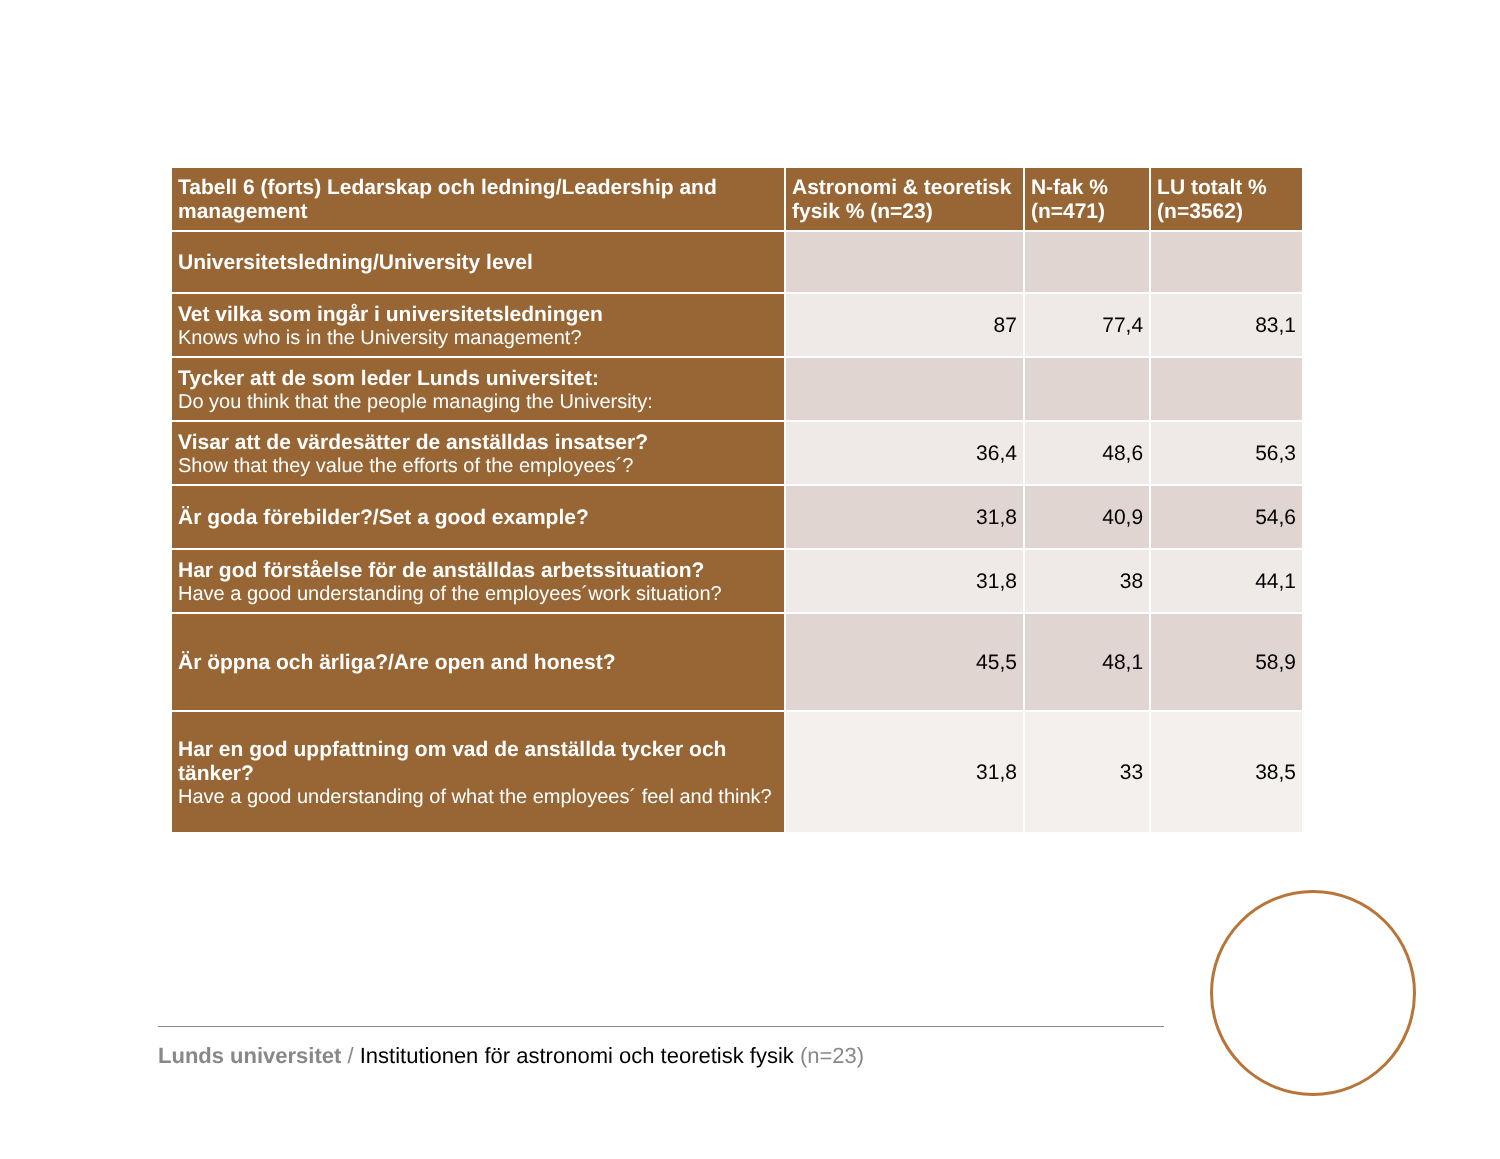| Tabell 6 (forts) Ledarskap och ledning/Leadership and management | Astronomi & teoretisk fysik % (n=23) | N-fak % (n=471) | LU totalt % (n=3562) |
| --- | --- | --- | --- |
| Universitetsledning/University level | | | |
| Vet vilka som ingår i universitetsledningen Knows who is in the University management? | 87 | 77,4 | 83,1 |
| Tycker att de som leder Lunds universitet: Do you think that the people managing the University: | | | |
| Visar att de värdesätter de anställdas insatser? Show that they value the efforts of the employees´? | 36,4 | 48,6 | 56,3 |
| Är goda förebilder?/Set a good example? | 31,8 | 40,9 | 54,6 |
| Har god förståelse för de anställdas arbetssituation? Have a good understanding of the employees´work situation? | 31,8 | 38 | 44,1 |
| Är öppna och ärliga?/Are open and honest? | 45,5 | 48,1 | 58,9 |
| Har en god uppfattning om vad de anställda tycker och tänker? Have a good understanding of what the employees´ feel and think? | 31,8 | 33 | 38,5 |
Lunds universitet / Institutionen för astronomi och teoretisk fysik (n=23)